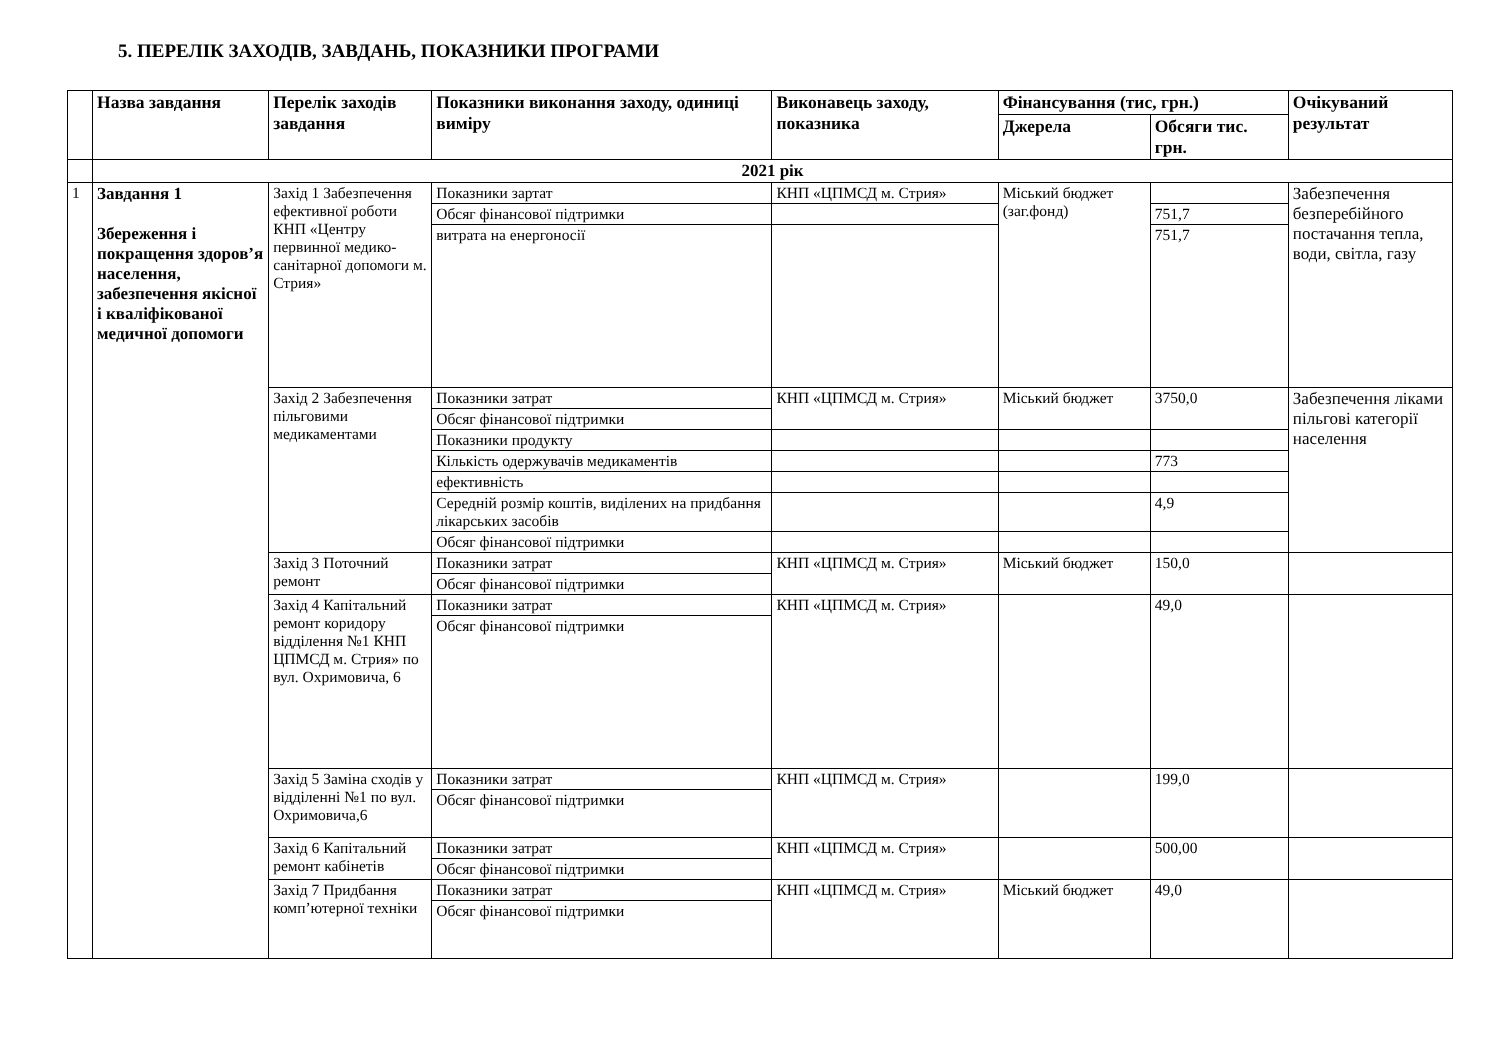5. ПЕРЕЛІК ЗАХОДІВ, ЗАВДАНЬ, ПОКАЗНИКИ ПРОГРАМИ
| | Назва завдання | Перелік заходів завдання | Показники виконання заходу, одиниці виміру | Виконавець заходу, показника | Фінансування (тис, грн.) | | Очікуваний результат |
| --- | --- | --- | --- | --- | --- | --- | --- |
| | | | | | Джерела | Обсяги тис. грн. | |
| | 2021 рік | | | | | | |
| 1 | Завдання 1 Збереження і покращення здоров’я населення, забезпечення якісної і кваліфікованої медичної допомоги | Захід 1 Забезпечення ефективної роботи КНП «Центру первинної медико- санітарної допомоги м. Стрия» | Показники зартат | КНП «ЦПМСД м. Стрия» | Міський бюджет (заг.фонд) | | Забезпечення безперебійного постачання тепла, води, світла, газу |
| | | | Обсяг фінансової підтримки | | | 751,7 | |
| | | | витрата на енергоносії | | | 751,7 | |
| | | Захід 2 Забезпечення пільговими медикаментами | Показники затрат | КНП «ЦПМСД м. Стрия» | Міський бюджет | 3750,0 | Забезпечення ліками пільгові категорії населення |
| | | | Обсяг фінансової підтримки | | | | |
| | | | Показники продукту | | | | |
| | | | Кількість одержувачів медикаментів | | | 773 | |
| | | | ефективність | | | | |
| | | | Середній розмір коштів, виділених на придбання лікарських засобів | | | 4,9 | |
| | | | Обсяг фінансової підтримки | | | | |
| | | Захід 3 Поточний ремонт | Показники затрат | КНП «ЦПМСД м. Стрия» | Міський бюджет | 150,0 | |
| | | | Обсяг фінансової підтримки | | | | |
| | | Захід 4 Капітальний ремонт коридору відділення №1 КНП ЦПМСД м. Стрия» по вул. Охримовича, 6 | Показники затрат | КНП «ЦПМСД м. Стрия» | | 49,0 | |
| | | | Обсяг фінансової підтримки | | | | |
| | | Захід 5 Заміна сходів у відділенні №1 по вул. Охримовича,6 | Показники затрат | КНП «ЦПМСД м. Стрия» | | 199,0 | |
| | | | Обсяг фінансової підтримки | | | | |
| | | Захід 6 Капітальний ремонт кабінетів | Показники затрат | КНП «ЦПМСД м. Стрия» | | 500,00 | |
| | | | Обсяг фінансової підтримки | | | | |
| | | Захід 7 Придбання комп’ютерної техніки | Показники затрат | КНП «ЦПМСД м. Стрия» | Міський бюджет | 49,0 | |
| | | | Обсяг фінансової підтримки | | | | |